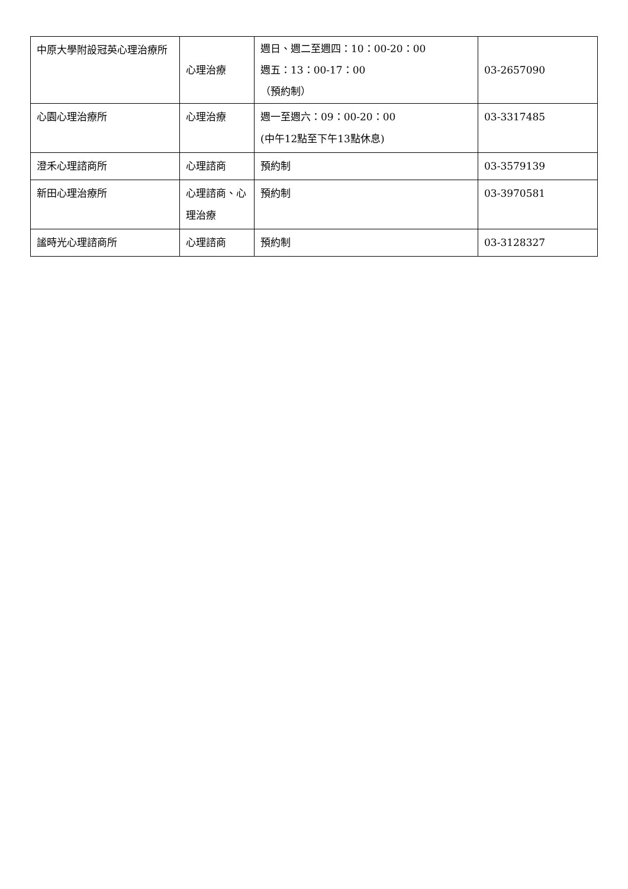| 中原大學附設冠英心理治療所 | 心理治療 | 週日、週二至週四：10：00-20：00 週五：13：00-17：00 （預約制） | 03-2657090 |
| 心園心理治療所 | 心理治療 | 週一至週六：09：00-20：00 (中午12點至下午13點休息) | 03-3317485 |
| 澄禾心理諮商所 | 心理諮商 | 預約制 | 03-3579139 |
| 新田心理治療所 | 心理諮商、心理治療 | 預約制 | 03-3970581 |
| 謐時光心理諮商所 | 心理諮商 | 預約制 | 03-3128327 |